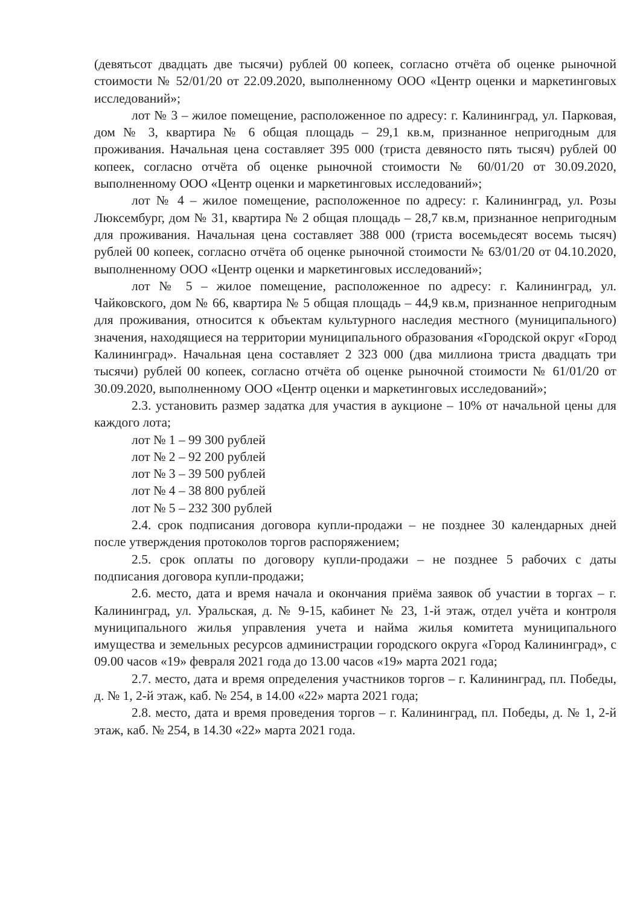(девятьсот двадцать две тысячи) рублей 00 копеек, согласно отчёта об оценке рыночной стоимости № 52/01/20 от 22.09.2020, выполненному ООО «Центр оценки и маркетинговых исследований»;
лот № 3 – жилое помещение, расположенное по адресу: г. Калининград, ул. Парковая, дом № 3, квартира № 6 общая площадь – 29,1 кв.м, признанное непригодным для проживания. Начальная цена составляет 395 000 (триста девяносто пять тысяч) рублей 00 копеек, согласно отчёта об оценке рыночной стоимости № 60/01/20 от 30.09.2020, выполненному ООО «Центр оценки и маркетинговых исследований»;
лот № 4 – жилое помещение, расположенное по адресу: г. Калининград, ул. Розы Люксембург, дом № 31, квартира № 2 общая площадь – 28,7 кв.м, признанное непригодным для проживания. Начальная цена составляет 388 000 (триста восемьдесят восемь тысяч) рублей 00 копеек, согласно отчёта об оценке рыночной стоимости № 63/01/20 от 04.10.2020, выполненному ООО «Центр оценки и маркетинговых исследований»;
лот № 5 – жилое помещение, расположенное по адресу: г. Калининград, ул. Чайковского, дом № 66, квартира № 5 общая площадь – 44,9 кв.м, признанное непригодным для проживания, относится к объектам культурного наследия местного (муниципального) значения, находящиеся на территории муниципального образования «Городской округ «Город Калининград». Начальная цена составляет 2 323 000 (два миллиона триста двадцать три тысячи) рублей 00 копеек, согласно отчёта об оценке рыночной стоимости № 61/01/20 от 30.09.2020, выполненному ООО «Центр оценки и маркетинговых исследований»;
2.3. установить размер задатка для участия в аукционе – 10% от начальной цены для каждого лота;
лот № 1 – 99 300 рублей
лот № 2 – 92 200 рублей
лот № 3 – 39 500 рублей
лот № 4 – 38 800 рублей
лот № 5 – 232 300 рублей
2.4. срок подписания договора купли-продажи – не позднее 30 календарных дней после утверждения протоколов торгов распоряжением;
2.5. срок оплаты по договору купли-продажи – не позднее 5 рабочих с даты подписания договора купли-продажи;
2.6. место, дата и время начала и окончания приёма заявок об участии в торгах – г. Калининград, ул. Уральская, д. № 9-15, кабинет № 23, 1-й этаж, отдел учёта и контроля муниципального жилья управления учета и найма жилья комитета муниципального имущества и земельных ресурсов администрации городского округа «Город Калининград», с 09.00 часов «19» февраля 2021 года до 13.00 часов «19» марта 2021 года;
2.7. место, дата и время определения участников торгов – г. Калининград, пл. Победы, д. № 1, 2-й этаж, каб. № 254, в 14.00 «22» марта 2021 года;
2.8. место, дата и время проведения торгов – г. Калининград, пл. Победы, д. № 1, 2-й этаж, каб. № 254, в 14.30 «22» марта 2021 года.